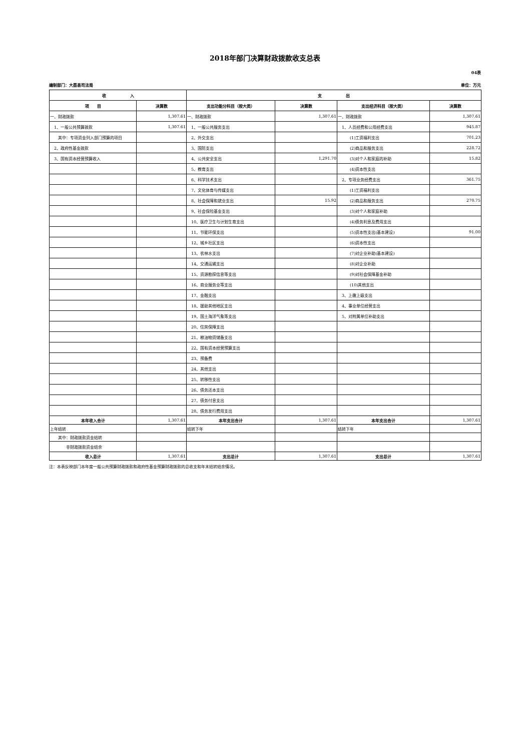2018年部门决算财政拨款收支总表
04表
编制部门：大荔县司法局 单位：万元
| 收 入 | | 支 出 | | | |
| --- | --- | --- | --- | --- | --- |
| 项 目 | 决算数 | 支出功能分科目（按大类） | 决算数 | 支出经济科目（按大类） | 决算数 |
| 一、财政拨款 | 1,307.61 | 一、财政拨款 | 1,307.61 | 一、财政拨款 | 1,307.61 |
| 1、一般公共预算拨款 | 1,307.61 | 1、一般公共服务支出 | | 1、人员经费和公用经费支出 | 945.87 |
| 其中：专项资金列入部门预算的项目 | | 2、外交支出 | | (1)工资福利支出 | 701.23 |
| 2、政府性基金拨款 | | 3、国防支出 | | (2)商品和服务支出 | 228.72 |
| 3、国有资本经营预算收入 | | 4、公共安全支出 | 1,291.70 | (3)对个人和家庭的补助 | 15.82 |
| | | 5、教育支出 | | (4)资本性支出 | |
| | | 6、科学技术支出 | | 2、专项业务经费支出 | 361.75 |
| | | 7、文化体育与传媒支出 | | (1)工资福利支出 | |
| | | 8、社会保障和就业支出 | 15.92 | (2)商品和服务支出 | 270.75 |
| | | 9、社会保险基金支出 | | (3)对个人和家庭补助 | |
| | | 10、医疗卫生与计划生育支出 | | (4)债务利息及费用支出 | |
| | | 11、节能环保支出 | | (5)资本性支出(基本建设) | 91.00 |
| | | 12、城乡社区支出 | | (6)资本性支出 | |
| | | 13、农林水支出 | | (7)对企业补助(基本建设) | |
| | | 14、交通运输支出 | | (8)对企业补助 | |
| | | 15、资源勘探信息等支出 | | (9)对社会保障基金补助 | |
| | | 16、商业服务业等支出 | | (10)其他支出 | |
| | | 17、金融支出 | | 3、上缴上级支出 | |
| | | 18、援助其他地区支出 | | 4、事业单位经营支出 | |
| | | 19、国土海洋气象等支出 | | 5、对附属单位补助支出 | |
| | | 20、住房保障支出 | | | |
| | | 21、粮油物资储备支出 | | | |
| | | 22、国有资本经营预算支出 | | | |
| | | 23、预备费 | | | |
| | | 24、其他支出 | | | |
| | | 25、转移性支出 | | | |
| | | 26、债务还本支出 | | | |
| | | 27、债务付息支出 | | | |
| | | 28、债务发行费用支出 | | | |
| 本年收入合计 | 1,307.61 | 本年支出合计 | 1,307.61 | 本年支出合计 | 1,307.61 |
| 上年结转 | | 结转下年 | | 结转下年 | |
| 其中：财政拨款资金结转 | | | | | |
| 非财政拨款资金结余 | | | | | |
| 收入总计 | 1,307.61 | 支出总计 | 1,307.61 | 支出总计 | 1,307.61 |
注：本表反映部门本年度一般公共预算财政拨款和政府性基金预算财政拨款的总收支和年末结转结余情况。